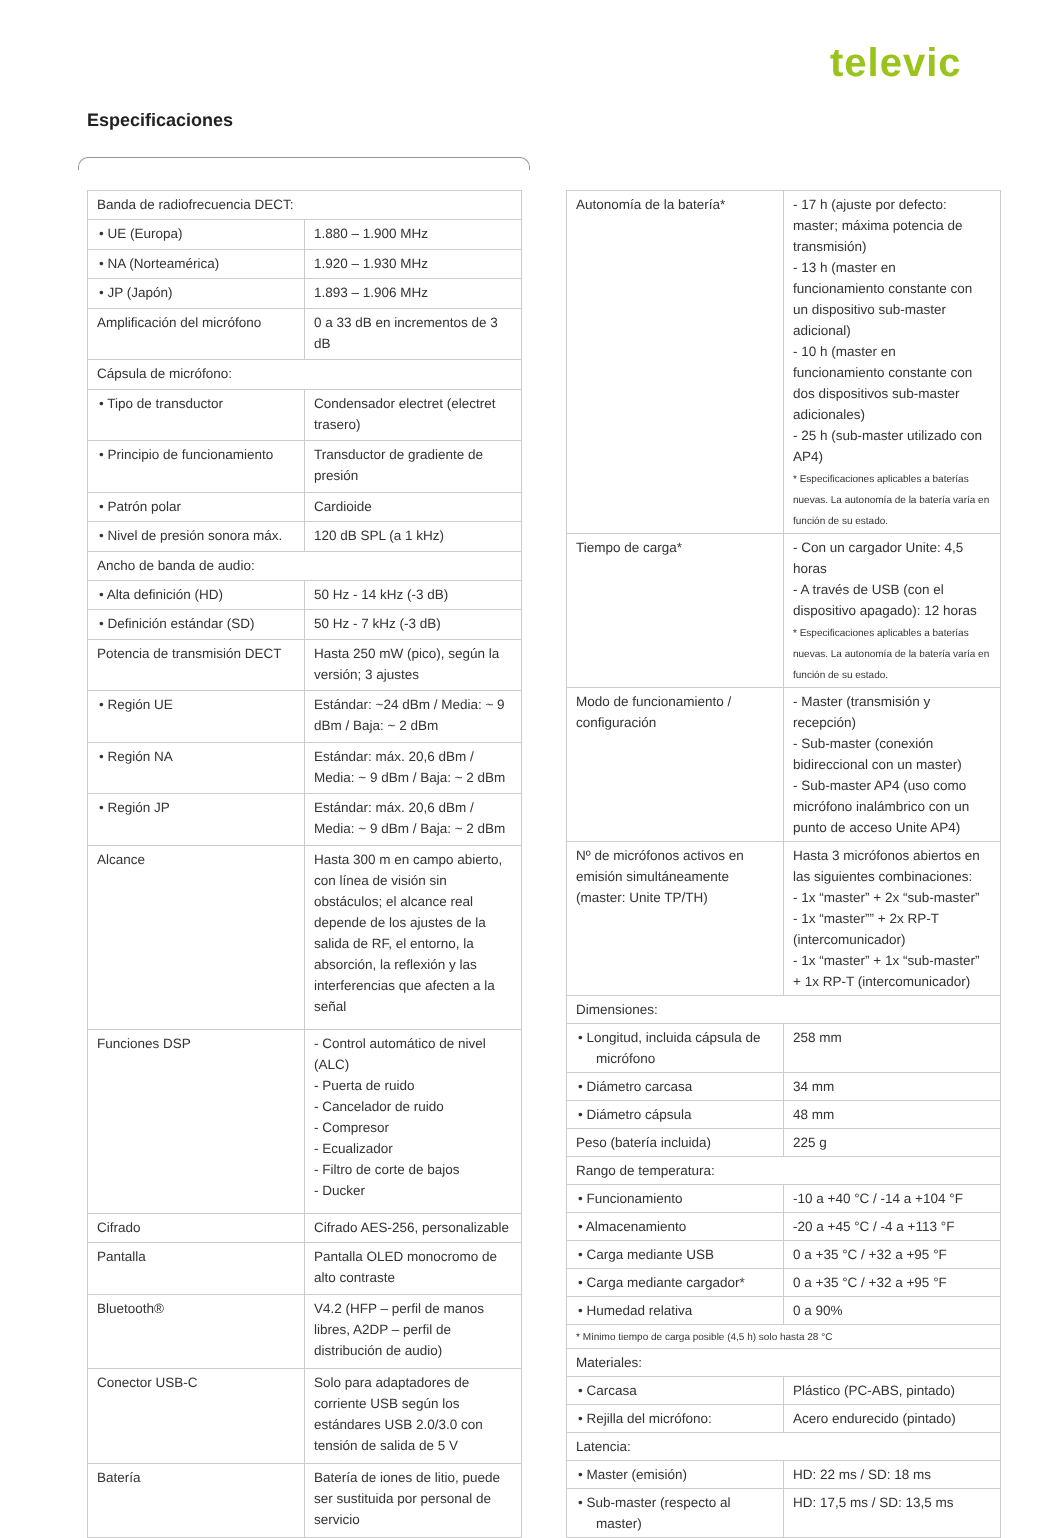televic
Especificaciones
| Banda de radiofrecuencia DECT: | |
| • UE (Europa) | 1.880 – 1.900 MHz |
| • NA (Norteamérica) | 1.920 – 1.930 MHz |
| • JP (Japón) | 1.893 – 1.906 MHz |
| Amplificación del micrófono | 0 a 33 dB en incrementos de 3 dB |
| Cápsula de micrófono: | |
| • Tipo de transductor | Condensador electret (electret trasero) |
| • Principio de funcionamiento | Transductor de gradiente de presión |
| • Patrón polar | Cardioide |
| • Nivel de presión sonora máx. | 120 dB SPL (a 1 kHz) |
| Ancho de banda de audio: | |
| • Alta definición (HD) | 50 Hz - 14 kHz (-3 dB) |
| • Definición estándar (SD) | 50 Hz - 7 kHz (-3 dB) |
| Potencia de transmisión DECT | Hasta 250 mW (pico), según la versión; 3 ajustes |
| • Región UE | Estándar: ~24 dBm / Media: ~ 9 dBm / Baja: ~ 2 dBm |
| • Región NA | Estándar: máx. 20,6 dBm / Media: ~ 9 dBm / Baja: ~ 2 dBm |
| • Región JP | Estándar: máx. 20,6 dBm / Media: ~ 9 dBm / Baja: ~ 2 dBm |
| Alcance | Hasta 300 m en campo abierto, con línea de visión sin obstáculos; el alcance real depende de los ajustes de la salida de RF, el entorno, la absorción, la reflexión y las interferencias que afecten a la señal |
| Funciones DSP | - Control automático de nivel (ALC) - Puerta de ruido - Cancelador de ruido - Compresor - Ecualizador - Filtro de corte de bajos - Ducker |
| Cifrado | Cifrado AES-256, personalizable |
| Pantalla | Pantalla OLED monocromo de alto contraste |
| Bluetooth® | V4.2 (HFP – perfil de manos libres, A2DP – perfil de distribución de audio) |
| Conector USB-C | Solo para adaptadores de corriente USB según los estándares USB 2.0/3.0 con tensión de salida de 5 V |
| Batería | Batería de iones de litio, puede ser sustituida por personal de servicio |
| Autonomía de la batería* | - 17 h (ajuste por defecto: master; máxima potencia de transmisión) - 13 h (master en funcionamiento constante con un dispositivo sub-master adicional) - 10 h (master en funcionamiento constante con dos dispositivos sub-master adicionales) - 25 h (sub-master utilizado con AP4) * Especificaciones aplicables a baterías nuevas. La autonomía de la batería varía en función de su estado. |
| Tiempo de carga* | - Con un cargador Unite: 4,5 horas - A través de USB (con el dispositivo apagado): 12 horas * Especificaciones aplicables a baterías nuevas. La autonomía de la batería varía en función de su estado. |
| Modo de funcionamiento / configuración | - Master (transmisión y recepción) - Sub-master (conexión bidireccional con un master) - Sub-master AP4 (uso como micrófono inalámbrico con un punto de acceso Unite AP4) |
| Nº de micrófonos activos en emisión simultáneamente (master: Unite TP/TH) | Hasta 3 micrófonos abiertos en las siguientes combinaciones: - 1x “master” + 2x “sub-master” - 1x “master”” + 2x RP-T (intercomunicador) - 1x “master” + 1x “sub-master” + 1x RP-T (intercomunicador) |
| Dimensiones: | |
| • Longitud, incluida cápsula de micrófono | 258 mm |
| • Diámetro carcasa | 34 mm |
| • Diámetro cápsula | 48 mm |
| Peso (batería incluida) | 225 g |
| Rango de temperatura: | |
| • Funcionamiento | -10 a +40 °C / -14 a +104 °F |
| • Almacenamiento | -20 a +45 °C / -4 a +113 °F |
| • Carga mediante USB | 0 a +35 °C / +32 a +95 °F |
| • Carga mediante cargador* | 0 a +35 °C / +32 a +95 °F |
| • Humedad relativa | 0 a 90% |
| * Mínimo tiempo de carga posible (4,5 h) solo hasta 28 °C | |
| Materiales: | |
| • Carcasa | Plástico (PC-ABS, pintado) |
| • Rejilla del micrófono: | Acero endurecido (pintado) |
| Latencia: | |
| • Master (emisión) | HD: 22 ms / SD: 18 ms |
| • Sub-master (respecto al master) | HD: 17,5 ms / SD: 13,5 ms |